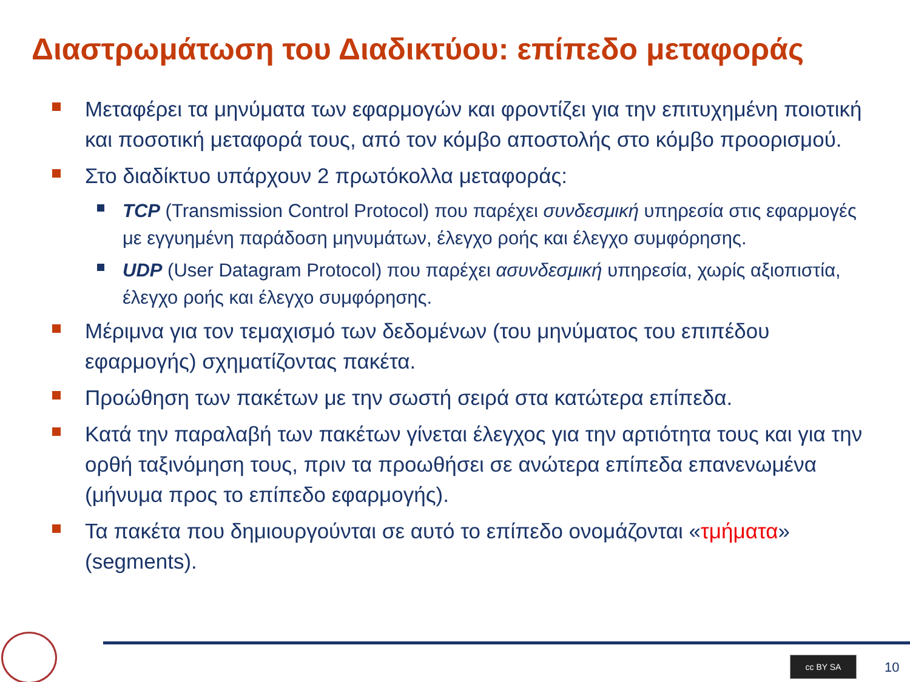Διαστρωμάτωση του Διαδικτύου: επίπεδο μεταφοράς
Μεταφέρει τα μηνύματα των εφαρμογών και φροντίζει για την επιτυχημένη ποιοτική και ποσοτική μεταφορά τους, από τον κόμβο αποστολής στο κόμβο προορισμού.
Στο διαδίκτυο υπάρχουν 2 πρωτόκολλα μεταφοράς:
TCP (Transmission Control Protocol) που παρέχει συνδεσμική υπηρεσία στις εφαρμογές με εγγυημένη παράδοση μηνυμάτων, έλεγχο ροής και έλεγχο συμφόρησης.
UDP (User Datagram Protocol) που παρέχει ασυνδεσμική υπηρεσία, χωρίς αξιοπιστία, έλεγχο ροής και έλεγχο συμφόρησης.
Μέριμνα για τον τεμαχισμό των δεδομένων (του μηνύματος του επιπέδου εφαρμογής) σχηματίζοντας πακέτα.
Προώθηση των πακέτων με την σωστή σειρά στα κατώτερα επίπεδα.
Κατά την παραλαβή των πακέτων γίνεται έλεγχος για την αρτιότητα τους και για την ορθή ταξινόμηση τους, πριν τα προωθήσει σε ανώτερα επίπεδα επανενωμένα (μήνυμα προς το επίπεδο εφαρμογής).
Τα πακέτα που δημιουργούνται σε αυτό το επίπεδο ονομάζονται «τμήματα» (segments).
cc BY SA 10